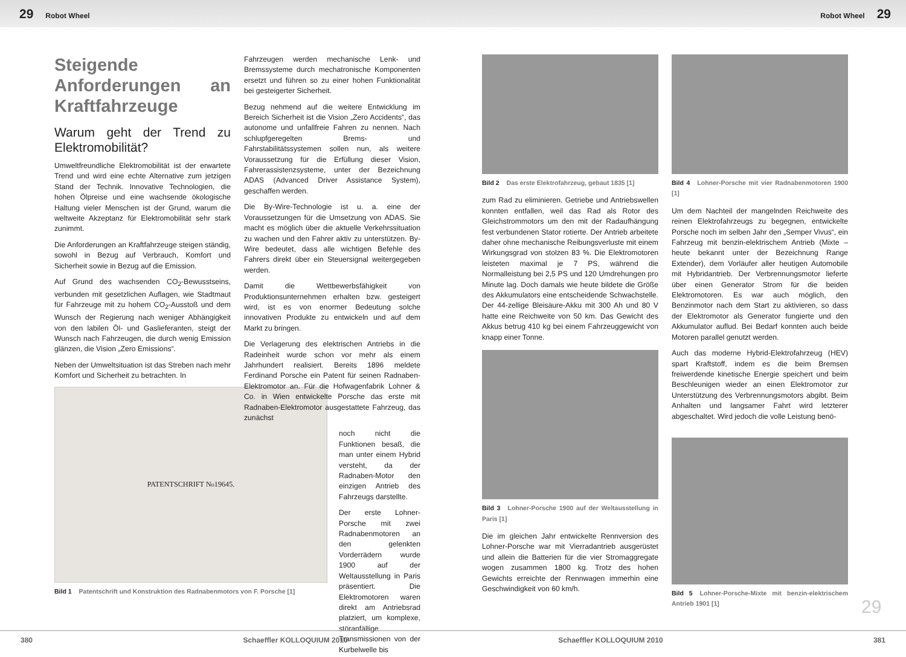29 Robot Wheel Robot Wheel 29
Steigende Anforderungen an Kraftfahrzeuge
Warum geht der Trend zu Elektromobilität?
Umweltfreundliche Elektromobilität ist der erwartete Trend und wird eine echte Alternative zum jetzigen Stand der Technik. Innovative Technologien, die hohen Ölpreise und eine wachsende ökologische Haltung vieler Menschen ist der Grund, warum die weltweite Akzeptanz für Elektromobilität sehr stark zunimmt.
Die Anforderungen an Kraftfahrzeuge steigen ständig, sowohl in Bezug auf Verbrauch, Komfort und Sicherheit sowie in Bezug auf die Emission.
Auf Grund des wachsenden CO<sub>2</sub>-Bewusstseins, verbunden mit gesetzlichen Auflagen, wie Stadtmaut für Fahrzeuge mit zu hohem CO<sub>2</sub>-Ausstoß und dem Wunsch der Regierung nach weniger Abhängigkeit von den labilen Öl- und Gaslieferanten, steigt der Wunsch nach Fahrzeugen, die durch wenig Emission glänzen, die Vision „Zero Emissions“.
Neben der Umweltsituation ist das Streben nach mehr Komfort und Sicherheit zu betrachten. In
PATENTSCHRIFT N<sup>o</sup> 19645.
Bild 1 Patentschrift und Konstruktion des Radnabenmotors von F. Porsche [1]
Fahrzeugen werden mechanische Lenk- und Bremssysteme durch mechatronische Komponenten ersetzt und führen so zu einer hohen Funktionalität bei gesteigerter Sicherheit.
Bezug nehmend auf die weitere Entwicklung im Bereich Sicherheit ist die Vision „Zero Accidents“, das autonome und unfallfreie Fahren zu nennen. Nach schlupfgeregelten Brems- und Fahrstabilitätssystemen sollen nun, als weitere Voraussetzung für die Erfüllung dieser Vision, Fahrerassistenzsysteme, unter der Bezeichnung ADAS (Advanced Driver Assistance System), geschaffen werden.
Die By-Wire-Technologie ist u. a. eine der Voraussetzungen für die Umsetzung von ADAS. Sie macht es möglich über die aktuelle Verkehrssituation zu wachen und den Fahrer aktiv zu unterstützen. By-Wire bedeutet, dass alle wichtigen Befehle des Fahrers direkt über ein Steuersignal weitergegeben werden.
Damit die Wettbewerbsfähigkeit von Produktionsunternehmen erhalten bzw. gesteigert wird, ist es von enormer Bedeutung solche innovativen Produkte zu entwickeln und auf dem Markt zu bringen.
Die Verlagerung des elektrischen Antriebs in die Radeinheit wurde schon vor mehr als einem Jahrhundert realisiert. Bereits 1896 meldete Ferdinand Porsche ein Patent für seinen Radnaben-Elektromotor an. Für die Hofwagenfabrik Lohner & Co. in Wien entwickelte Porsche das erste mit Radnaben-Elektromotor ausgestattete Fahrzeug, das zunächst
noch nicht die Funktionen besaß, die man unter einem Hybrid versteht, da der Radnaben-Motor den einzigen Antrieb des Fahrzeugs darstellte.
Der erste Lohner-Porsche mit zwei Radnabenmotoren an den gelenkten Vorderrädern wurde 1900 auf der Weltausstellung in Paris präsentiert. Die Elektromotoren waren direkt am Antriebsrad platziert, um komplexe, störanfällige Transmissionen von der Kurbelwelle bis
Bild 2 Das erste Elektrofahrzeug, gebaut 1835 [1]
zum Rad zu eliminieren. Getriebe und Antriebswellen konnten entfallen, weil das Rad als Rotor des Gleichstrommotors um den mit der Radaufhängung fest verbundenen Stator rotierte. Der Antrieb arbeitete daher ohne mechanische Reibungsverluste mit einem Wirkungsgrad von stolzen 83 %. Die Elektromotoren leisteten maximal je 7 PS, während die Normalleistung bei 2,5 PS und 120 Umdrehungen pro Minute lag. Doch damals wie heute bildete die Größe des Akkumulators eine entscheidende Schwachstelle. Der 44-zellige Bleisäure-Akku mit 300 Ah und 80 V hatte eine Reichweite von 50 km. Das Gewicht des Akkus betrug 410 kg bei einem Fahrzeuggewicht von knapp einer Tonne.
Bild 3 Lohner-Porsche 1900 auf der Weltausstellung in Paris [1]
Die im gleichen Jahr entwickelte Rennversion des Lohner-Porsche war mit Vierradantrieb ausgerüstet und allein die Batterien für die vier Stromaggregate wogen zusammen 1800 kg. Trotz des hohen Gewichts erreichte der Rennwagen immerhin eine Geschwindigkeit von 60 km/h.
Bild 4 Lohner-Porsche mit vier Radnabenmotoren 1900 [1]
Um dem Nachteil der mangelnden Reichweite des reinen Elektrofahrzeugs zu begegnen, entwickelte Porsche noch im selben Jahr den „Semper Vivus“, ein Fahrzeug mit benzin-elektrischem Antrieb (Mixte – heute bekannt unter der Bezeichnung Range Extender), dem Vorläufer aller heutigen Automobile mit Hybridantrieb. Der Verbrennungsmotor lieferte über einen Generator Strom für die beiden Elektromotoren. Es war auch möglich, den Benzinmotor nach dem Start zu aktivieren, so dass der Elektromotor als Generator fungierte und den Akkumulator auflud. Bei Bedarf konnten auch beide Motoren parallel genutzt werden.
Auch das moderne Hybrid-Elektrofahrzeug (HEV) spart Kraftstoff, indem es die beim Bremsen freiwerdende kinetische Energie speichert und beim Beschleunigen wieder an einen Elektromotor zur Unterstützung des Verbrennungsmotors abgibt. Beim Anhalten und langsamer Fahrt wird letzterer abgeschaltet. Wird jedoch die volle Leistung benö-
Bild 5 Lohner-Porsche-Mixte mit benzin-elektrischem Antrieb 1901 [1]
29
380 Schaeffler KOLLOQUIUM 2010 Schaeffler KOLLOQUIUM 2010 381